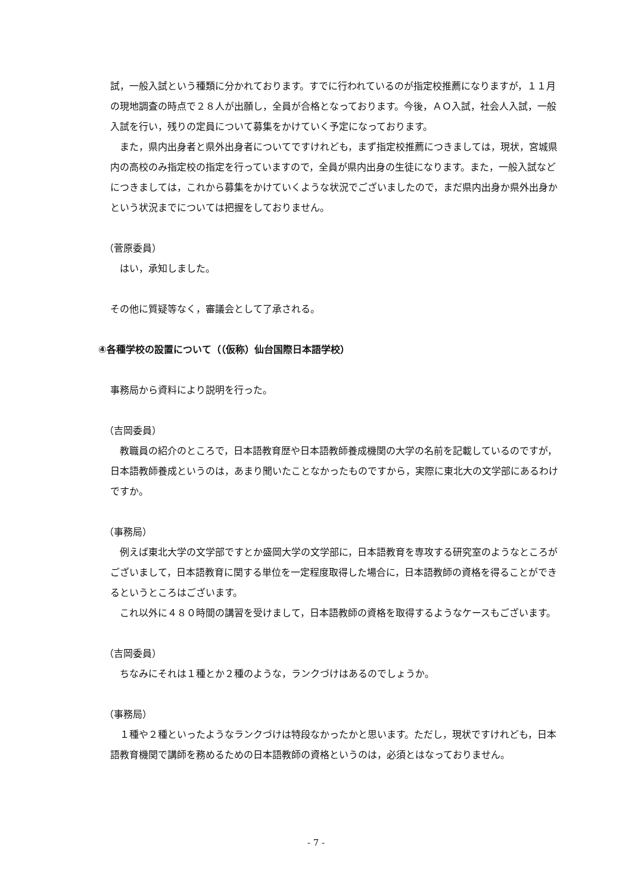試，一般入試という種類に分かれております。すでに行われているのが指定校推薦になりますが，１１月の現地調査の時点で２８人が出願し，全員が合格となっております。今後，ＡＯ入試，社会人入試，一般入試を行い，残りの定員について募集をかけていく予定になっております。
また，県内出身者と県外出身者についてですけれども，まず指定校推薦につきましては，現状，宮城県内の高校のみ指定校の指定を行っていますので，全員が県内出身の生徒になります。また，一般入試などにつきましては，これから募集をかけていくような状況でございましたので，まだ県内出身か県外出身かという状況までについては把握をしておりません。
（菅原委員）
はい，承知しました。
その他に質疑等なく，審議会として了承される。
④各種学校の設置について（（仮称）仙台国際日本語学校）
事務局から資料により説明を行った。
（吉岡委員）
教職員の紹介のところで，日本語教育歴や日本語教師養成機関の大学の名前を記載しているのですが，日本語教師養成というのは，あまり聞いたことなかったものですから，実際に東北大の文学部にあるわけですか。
（事務局）
例えば東北大学の文学部ですとか盛岡大学の文学部に，日本語教育を専攻する研究室のようなところがございまして，日本語教育に関する単位を一定程度取得した場合に，日本語教師の資格を得ることができるというところはございます。
これ以外に４８０時間の講習を受けまして，日本語教師の資格を取得するようなケースもございます。
（吉岡委員）
ちなみにそれは１種とか２種のような，ランクづけはあるのでしょうか。
（事務局）
１種や２種といったようなランクづけは特段なかったかと思います。ただし，現状ですけれども，日本語教育機関で講師を務めるための日本語教師の資格というのは，必須とはなっておりません。
- 7 -